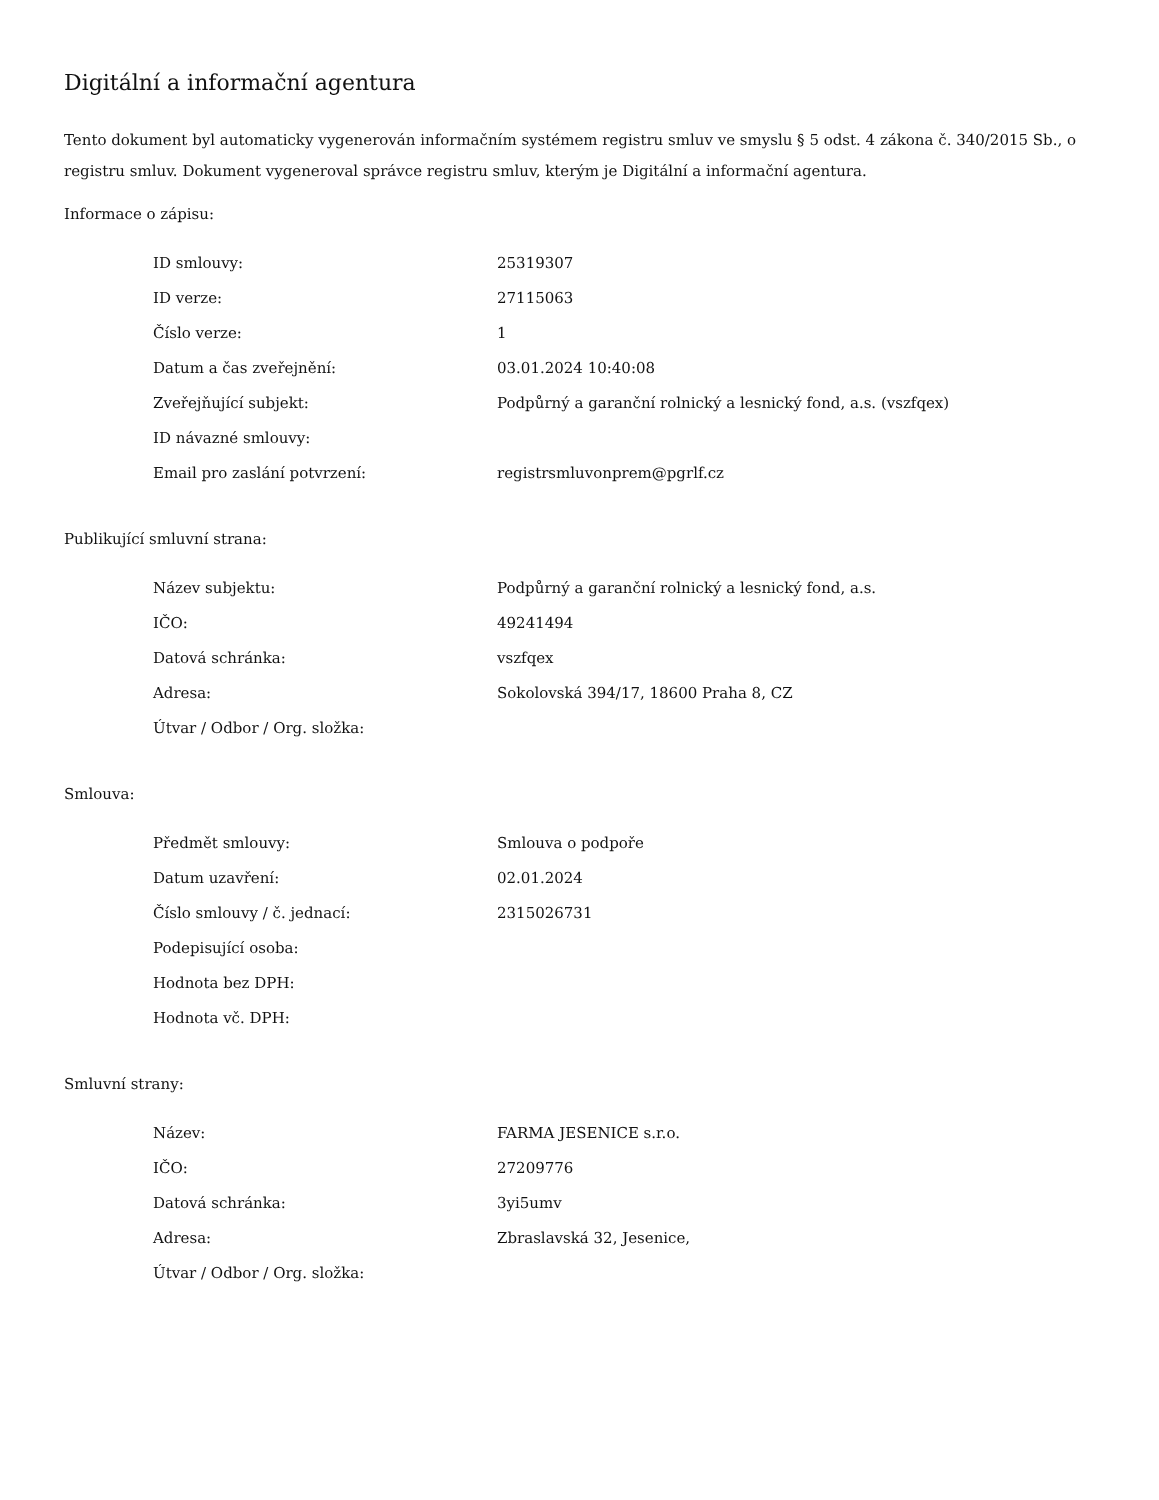Digitální a informační agentura
Tento dokument byl automaticky vygenerován informačním systémem registru smluv ve smyslu § 5 odst. 4 zákona č. 340/2015 Sb., o registru smluv. Dokument vygeneroval správce registru smluv, kterým je Digitální a informační agentura.
Informace o zápisu:
| ID smlouvy: | 25319307 |
| ID verze: | 27115063 |
| Číslo verze: | 1 |
| Datum a čas zveřejnění: | 03.01.2024 10:40:08 |
| Zveřejňující subjekt: | Podpůrný a garanční rolnický a lesnický fond, a.s. (vszfqex) |
| ID návazné smlouvy: | |
| Email pro zaslání potvrzení: | registrsmluvonprem@pgrlf.cz |
Publikující smluvní strana:
| Název subjektu: | Podpůrný a garanční rolnický a lesnický fond, a.s. |
| IČO: | 49241494 |
| Datová schránka: | vszfqex |
| Adresa: | Sokolovská 394/17, 18600 Praha 8, CZ |
| Útvar / Odbor / Org. složka: | |
Smlouva:
| Předmět smlouvy: | Smlouva o podpoře |
| Datum uzavření: | 02.01.2024 |
| Číslo smlouvy / č. jednací: | 2315026731 |
| Podepisující osoba: | |
| Hodnota bez DPH: | |
| Hodnota vč. DPH: | |
Smluvní strany:
| Název: | FARMA JESENICE s.r.o. |
| IČO: | 27209776 |
| Datová schránka: | 3yi5umv |
| Adresa: | Zbraslavská 32, Jesenice, |
| Útvar / Odbor / Org. složka: | |